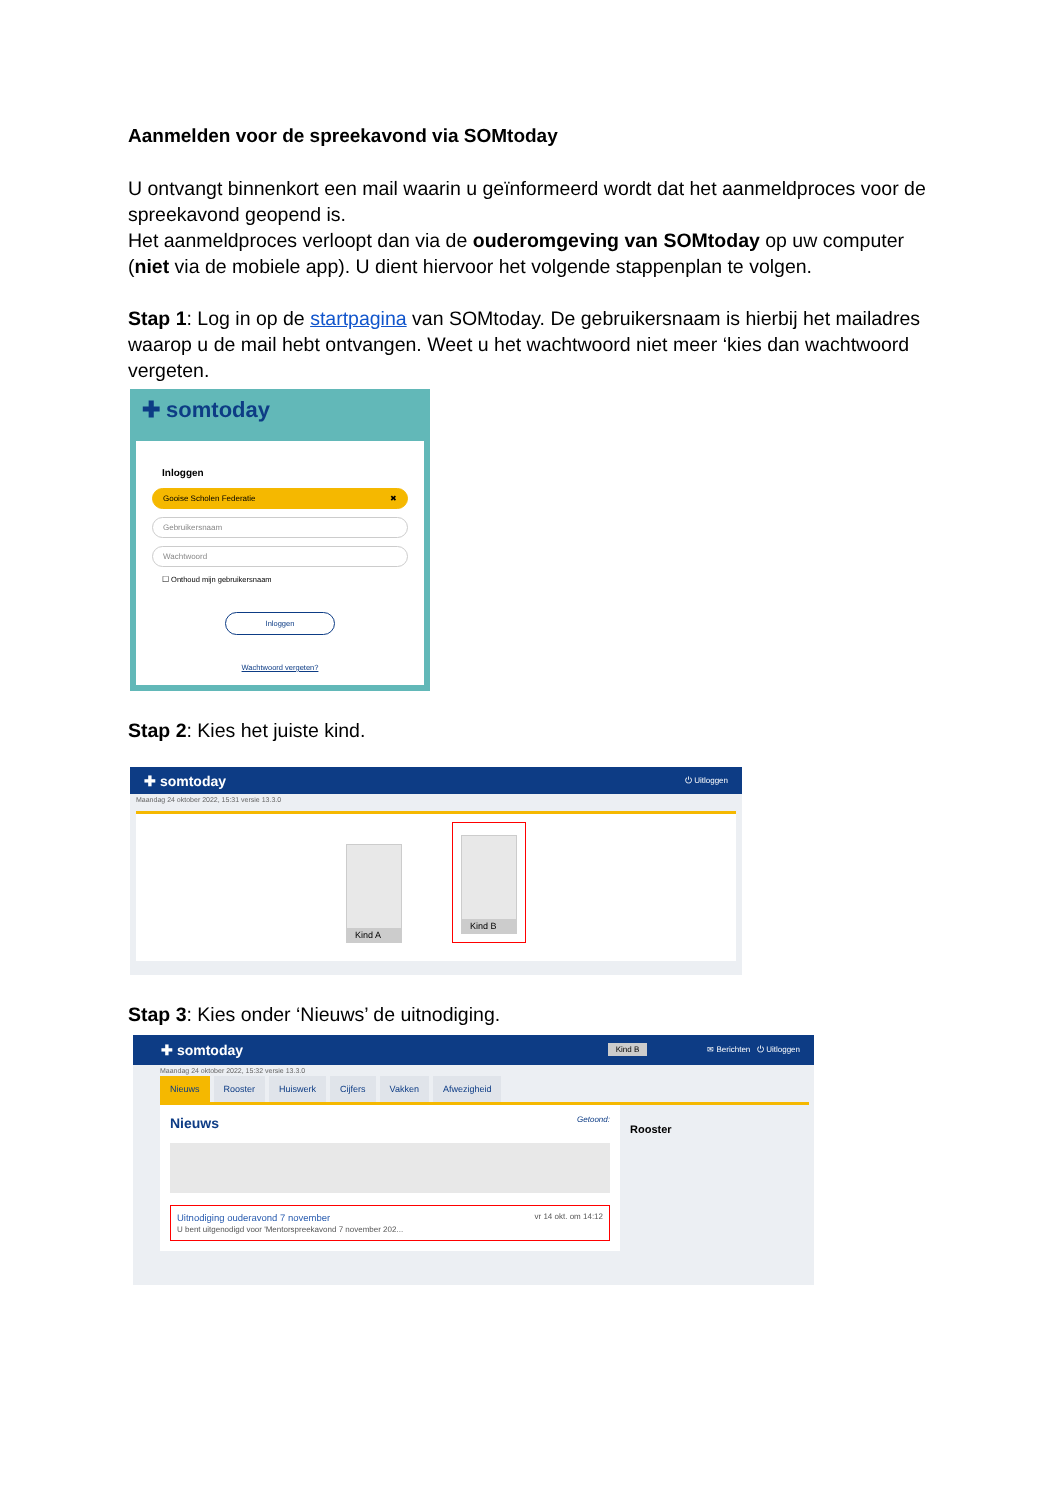Aanmelden voor de spreekavond via SOMtoday
U ontvangt binnenkort een mail waarin u geïnformeerd wordt dat het aanmeldproces voor de spreekavond geopend is.
Het aanmeldproces verloopt dan via de ouderomgeving van SOMtoday op uw computer (niet via de mobiele app). U dient hiervoor het volgende stappenplan te volgen.
Stap 1: Log in op de startpagina van SOMtoday. De gebruikersnaam is hierbij het mailadres waarop u de mail hebt ontvangen. Weet u het wachtwoord niet meer ‘kies dan wachtwoord vergeten.
✚ somtoday
Inloggen
Gooise Scholen Federatie ✖
Gebruikersnaam
Wachtwoord
☐ Onthoud mijn gebruikersnaam
Inloggen
Wachtwoord vergeten?
Stap 2: Kies het juiste kind.
✚ somtoday ⏻ Uitloggen
Maandag 24 oktober 2022, 15:31 versie 13.3.0
Kind A
Kind B
Stap 3: Kies onder ‘Nieuws’ de uitnodiging.
✚ somtoday Kind B ✉ Berichten ⏻ Uitloggen
Maandag 24 oktober 2022, 15:32 versie 13.3.0
Nieuws Rooster Huiswerk Cijfers Vakken Afwezigheid
Nieuws Getoond:
Uitnodiging ouderavond 7 november vr 14 okt. om 14:12
U bent uitgenodigd voor 'Mentorspreekavond 7 november 202...
Rooster